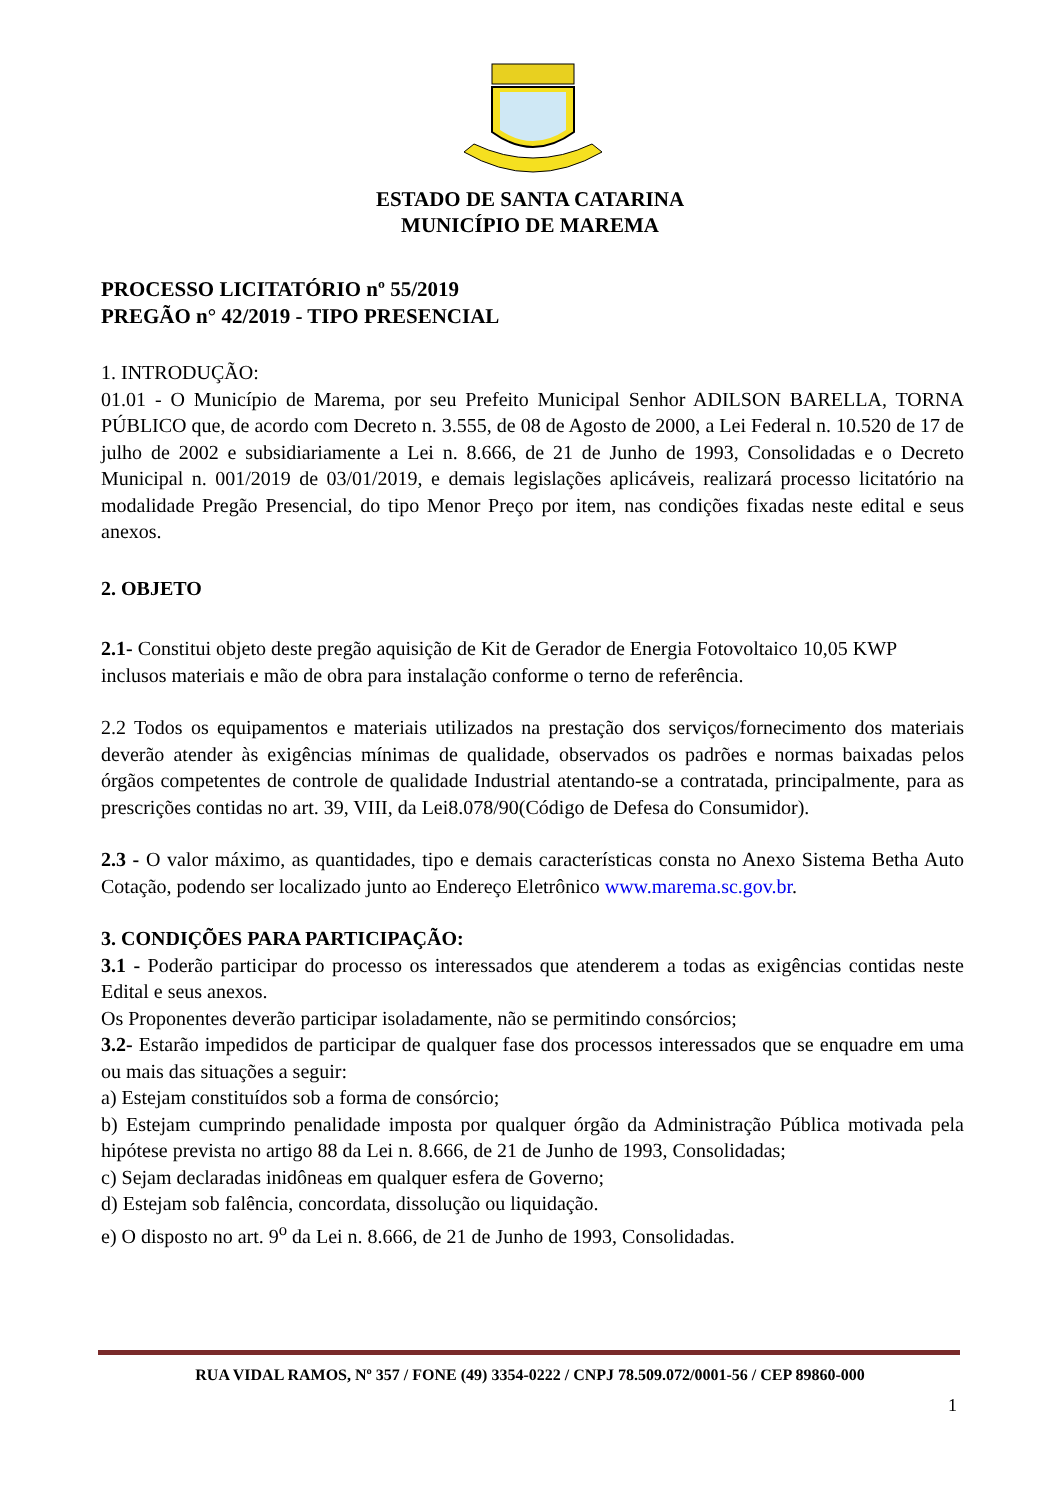ESTADO DE SANTA CATARINA
MUNICÍPIO DE MAREMA
PROCESSO LICITATÓRIO nº 55/2019
PREGÃO n° 42/2019 - TIPO PRESENCIAL
1. INTRODUÇÃO:
01.01 - O Município de Marema, por seu Prefeito Municipal Senhor ADILSON BARELLA, TORNA PÚBLICO que, de acordo com Decreto n. 3.555, de 08 de Agosto de 2000, a Lei Federal n. 10.520 de 17 de julho de 2002 e subsidiariamente a Lei n. 8.666, de 21 de Junho de 1993, Consolidadas e o Decreto Municipal n. 001/2019 de 03/01/2019, e demais legislações aplicáveis, realizará processo licitatório na modalidade Pregão Presencial, do tipo Menor Preço por item, nas condições fixadas neste edital e seus anexos.
2. OBJETO
2.1- Constitui objeto deste pregão aquisição de Kit de Gerador de Energia Fotovoltaico 10,05 KWP inclusos materiais e mão de obra para instalação conforme o terno de referência.
2.2 Todos os equipamentos e materiais utilizados na prestação dos serviços/fornecimento dos materiais deverão atender às exigências mínimas de qualidade, observados os padrões e normas baixadas pelos órgãos competentes de controle de qualidade Industrial atentando-se a contratada, principalmente, para as prescrições contidas no art. 39, VIII, da Lei8.078/90(Código de Defesa do Consumidor).
2.3 - O valor máximo, as quantidades, tipo e demais características consta no Anexo Sistema Betha Auto Cotação, podendo ser localizado junto ao Endereço Eletrônico www.marema.sc.gov.br.
3. CONDIÇÕES PARA PARTICIPAÇÃO:
3.1 - Poderão participar do processo os interessados que atenderem a todas as exigências contidas neste Edital e seus anexos.
Os Proponentes deverão participar isoladamente, não se permitindo consórcios;
3.2- Estarão impedidos de participar de qualquer fase dos processos interessados que se enquadre em uma ou mais das situações a seguir:
a) Estejam constituídos sob a forma de consórcio;
b) Estejam cumprindo penalidade imposta por qualquer órgão da Administração Pública motivada pela hipótese prevista no artigo 88 da Lei n. 8.666, de 21 de Junho de 1993, Consolidadas;
c) Sejam declaradas inidôneas em qualquer esfera de Governo;
d) Estejam sob falência, concordata, dissolução ou liquidação.
e) O disposto no art. 9<sup>o</sup> da Lei n. 8.666, de 21 de Junho de 1993, Consolidadas.
RUA VIDAL RAMOS, Nº 357 / FONE (49) 3354-0222 / CNPJ 78.509.072/0001-56 / CEP 89860-000
1